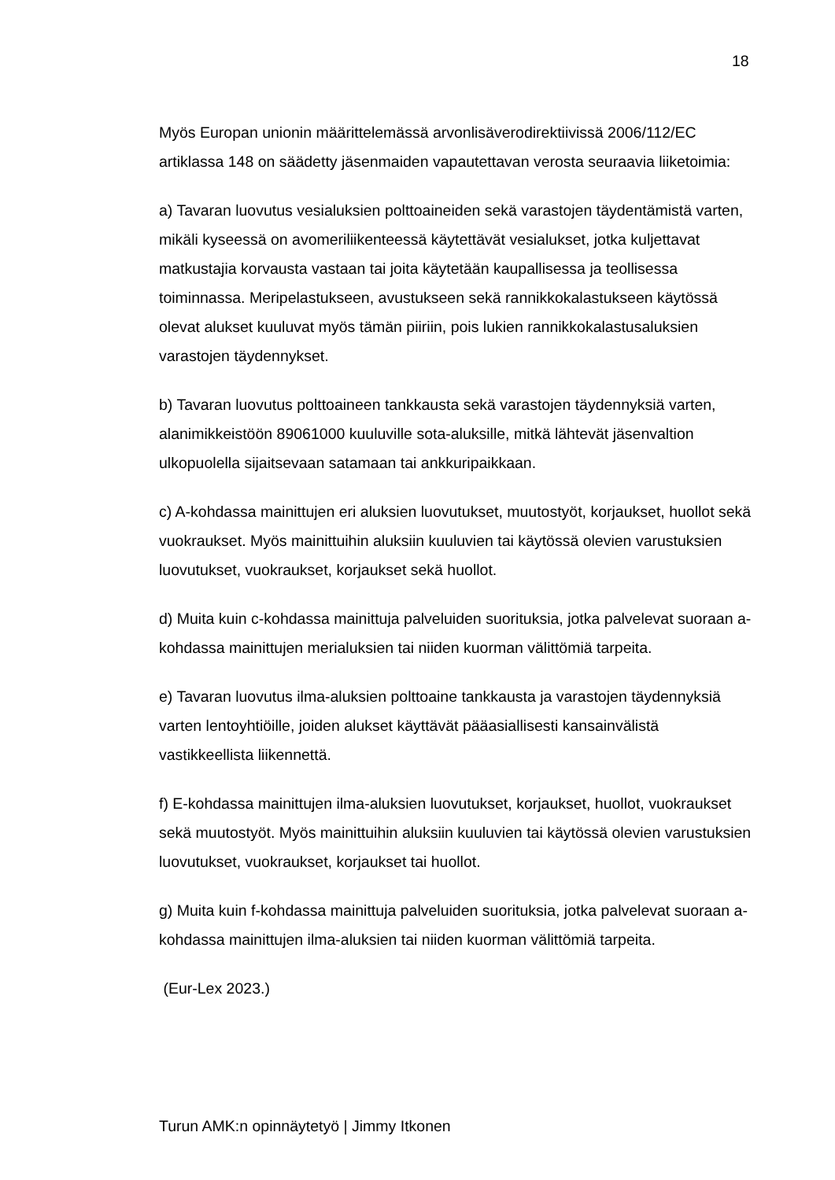18
Myös Europan unionin määrittelemässä arvonlisäverodirektiivissä 2006/112/EC artiklassa 148 on säädetty jäsenmaiden vapautettavan verosta seuraavia liiketoimia:
a) Tavaran luovutus vesialuksien polttoaineiden sekä varastojen täydentämistä varten, mikäli kyseessä on avomeriliikenteessä käytettävät vesialukset, jotka kuljettavat matkustajia korvausta vastaan tai joita käytetään kaupallisessa ja teollisessa toiminnassa. Meripelastukseen, avustukseen sekä rannikkokalastukseen käytössä olevat alukset kuuluvat myös tämän piiriin, pois lukien rannikkokalastusaluksien varastojen täydennykset.
b) Tavaran luovutus polttoaineen tankkausta sekä varastojen täydennyksiä varten, alanimikkeistöön 89061000 kuuluville sota-aluksille, mitkä lähtevät jäsenvaltion ulkopuolella sijaitsevaan satamaan tai ankkuripaikkaan.
c) A-kohdassa mainittujen eri aluksien luovutukset, muutostyöt, korjaukset, huollot sekä vuokraukset. Myös mainittuihin aluksiin kuuluvien tai käytössä olevien varustuksien luovutukset, vuokraukset, korjaukset sekä huollot.
d) Muita kuin c-kohdassa mainittuja palveluiden suorituksia, jotka palvelevat suoraan a-kohdassa mainittujen merialuksien tai niiden kuorman välittömiä tarpeita.
e) Tavaran luovutus ilma-aluksien polttoaine tankkausta ja varastojen täydennyksiä varten lentoyhtiöille, joiden alukset käyttävät pääasiallisesti kansainvälistä vastikkeellista liikennettä.
f) E-kohdassa mainittujen ilma-aluksien luovutukset, korjaukset, huollot, vuokraukset sekä muutostyöt. Myös mainittuihin aluksiin kuuluvien tai käytössä olevien varustuksien luovutukset, vuokraukset, korjaukset tai huollot.
g) Muita kuin f-kohdassa mainittuja palveluiden suorituksia, jotka palvelevat suoraan a-kohdassa mainittujen ilma-aluksien tai niiden kuorman välittömiä tarpeita.
(Eur-Lex 2023.)
Turun AMK:n opinnäytetyö | Jimmy Itkonen